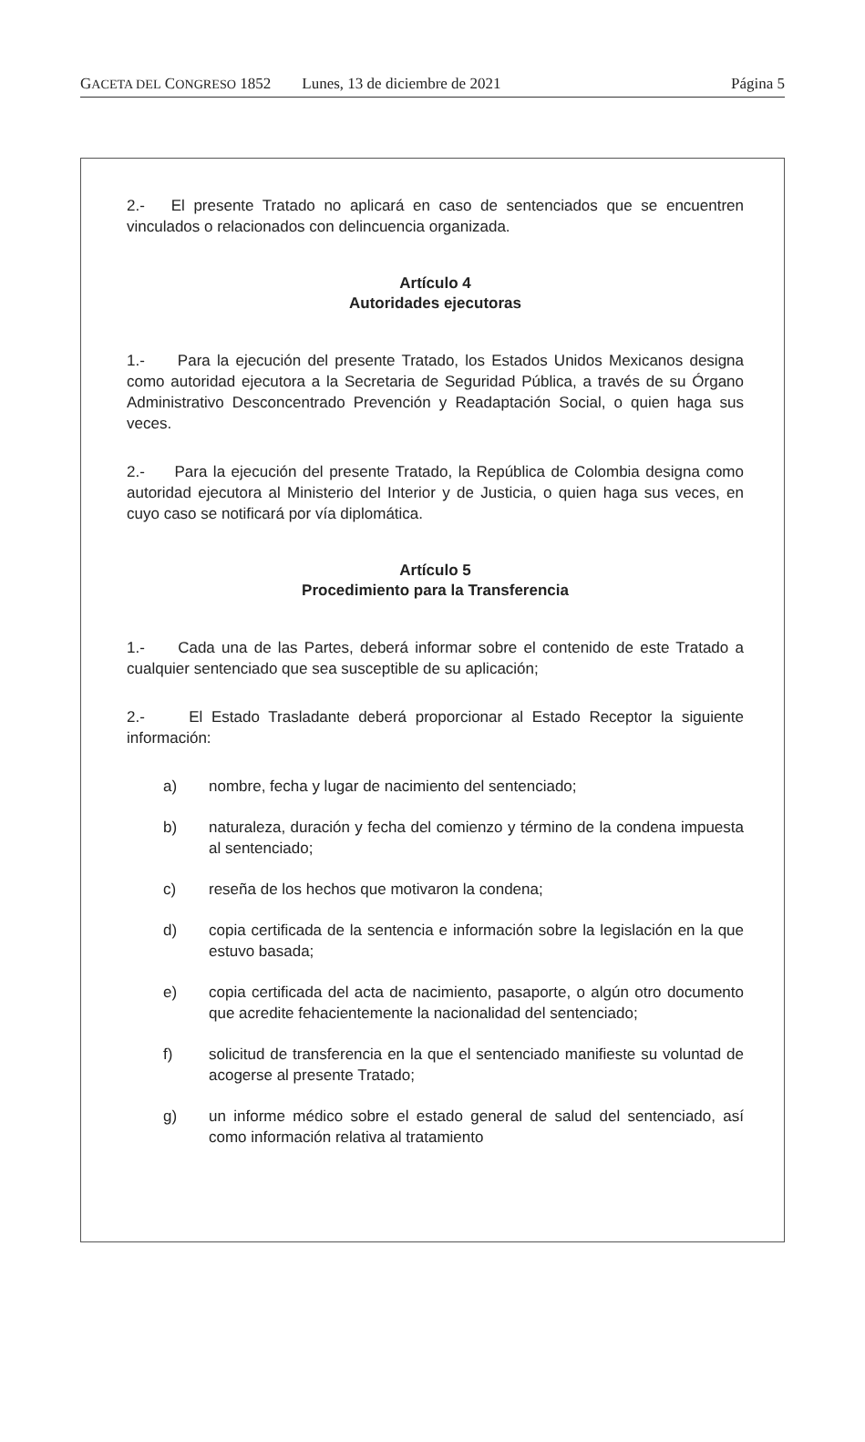GACETA DEL CONGRESO 1852 Lunes, 13 de diciembre de 2021 Página 5
2.- El presente Tratado no aplicará en caso de sentenciados que se encuentren vinculados o relacionados con delincuencia organizada.
Artículo 4
Autoridades ejecutoras
1.- Para la ejecución del presente Tratado, los Estados Unidos Mexicanos designa como autoridad ejecutora a la Secretaria de Seguridad Pública, a través de su Órgano Administrativo Desconcentrado Prevención y Readaptación Social, o quien haga sus veces.
2.- Para la ejecución del presente Tratado, la República de Colombia designa como autoridad ejecutora al Ministerio del Interior y de Justicia, o quien haga sus veces, en cuyo caso se notificará por vía diplomática.
Artículo 5
Procedimiento para la Transferencia
1.- Cada una de las Partes, deberá informar sobre el contenido de este Tratado a cualquier sentenciado que sea susceptible de su aplicación;
2.- El Estado Trasladante deberá proporcionar al Estado Receptor la siguiente información:
a) nombre, fecha y lugar de nacimiento del sentenciado;
b) naturaleza, duración y fecha del comienzo y término de la condena impuesta al sentenciado;
c) reseña de los hechos que motivaron la condena;
d) copia certificada de la sentencia e información sobre la legislación en la que estuvo basada;
e) copia certificada del acta de nacimiento, pasaporte, o algún otro documento que acredite fehacientemente la nacionalidad del sentenciado;
f) solicitud de transferencia en la que el sentenciado manifieste su voluntad de acogerse al presente Tratado;
g) un informe médico sobre el estado general de salud del sentenciado, así como información relativa al tratamiento